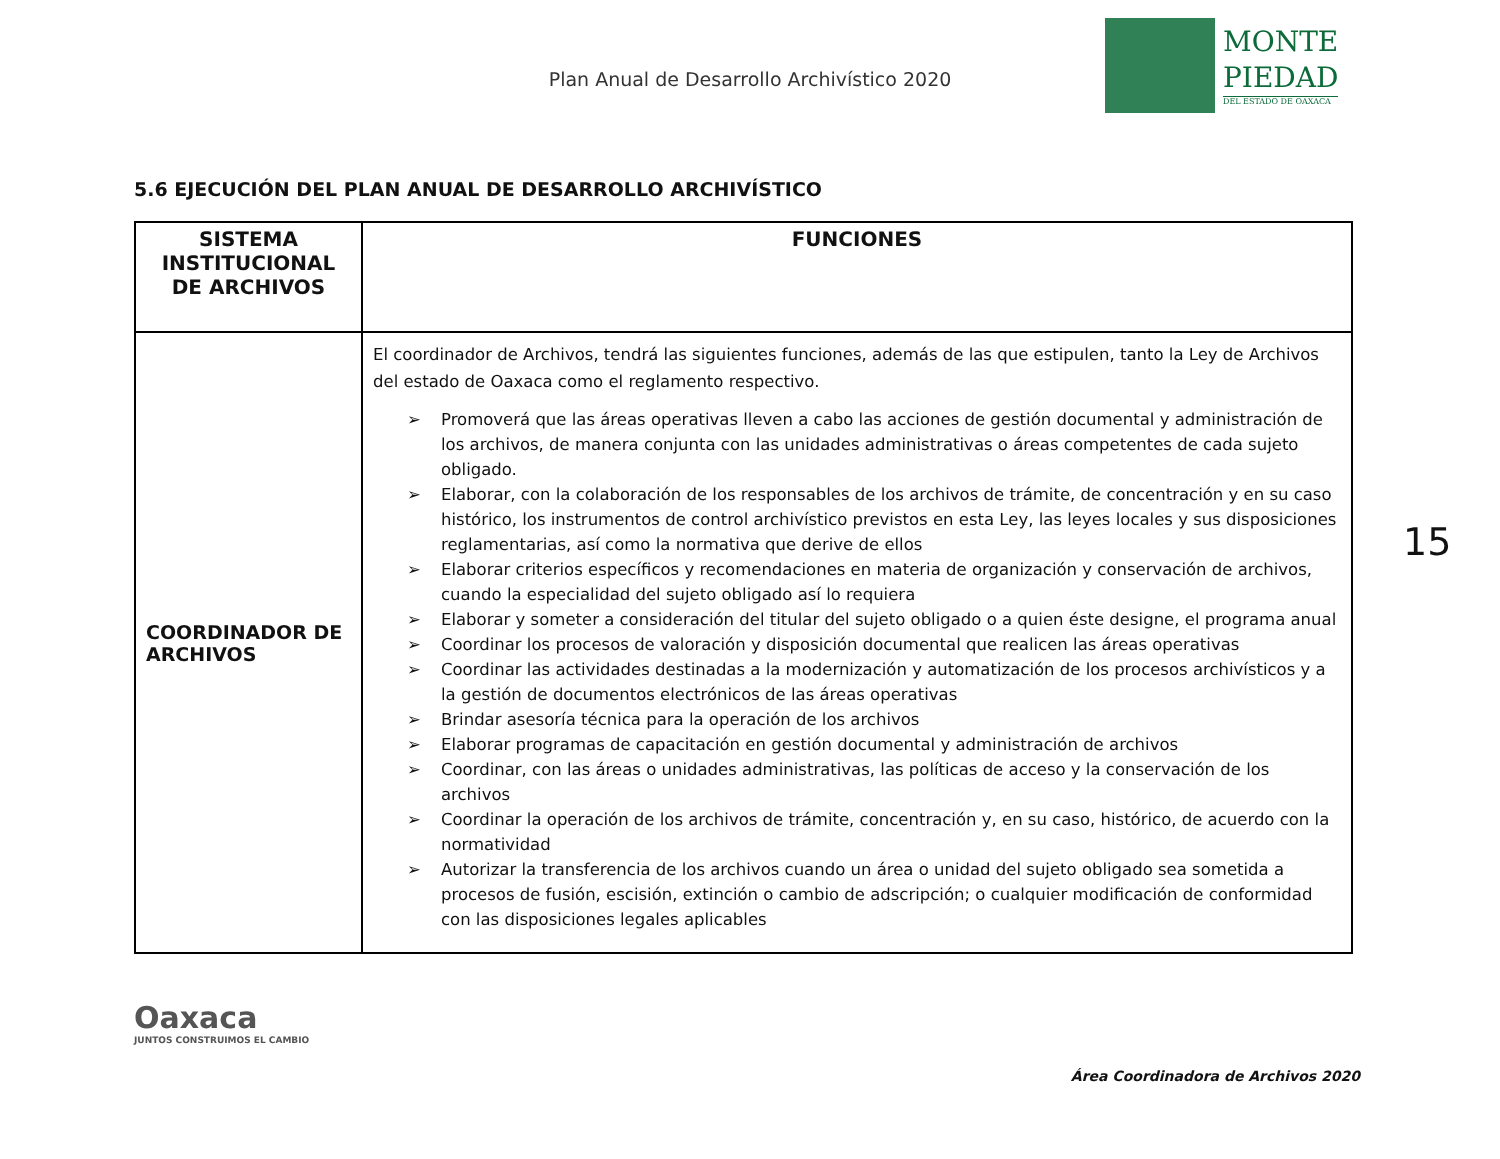Plan Anual de Desarrollo Archivístico 2020
MONTE
PIEDAD
DEL ESTADO DE OAXACA
5.6 EJECUCIÓN DEL PLAN ANUAL DE DESARROLLO ARCHIVÍSTICO
| SISTEMA INSTITUCIONAL DE ARCHIVOS | FUNCIONES |
| --- | --- |
| COORDINADOR DE ARCHIVOS | El coordinador de Archivos, tendrá las siguientes funciones, además de las que estipulen, tanto la Ley de Archivos del estado de Oaxaca como el reglamento respectivo. ➢ Promoverá que las áreas operativas lleven a cabo las acciones de gestión documental y administración de los archivos, de manera conjunta con las unidades administrativas o áreas competentes de cada sujeto obligado. ➢ Elaborar, con la colaboración de los responsables de los archivos de trámite, de concentración y en su caso histórico, los instrumentos de control archivístico previstos en esta Ley, las leyes locales y sus disposiciones reglamentarias, así como la normativa que derive de ellos ➢ Elaborar criterios específicos y recomendaciones en materia de organización y conservación de archivos, cuando la especialidad del sujeto obligado así lo requiera ➢ Elaborar y someter a consideración del titular del sujeto obligado o a quien éste designe, el programa anual ➢ Coordinar los procesos de valoración y disposición documental que realicen las áreas operativas ➢ Coordinar las actividades destinadas a la modernización y automatización de los procesos archivísticos y a la gestión de documentos electrónicos de las áreas operativas ➢ Brindar asesoría técnica para la operación de los archivos ➢ Elaborar programas de capacitación en gestión documental y administración de archivos ➢ Coordinar, con las áreas o unidades administrativas, las políticas de acceso y la conservación de los archivos ➢ Coordinar la operación de los archivos de trámite, concentración y, en su caso, histórico, de acuerdo con la normatividad ➢ Autorizar la transferencia de los archivos cuando un área o unidad del sujeto obligado sea sometida a procesos de fusión, escisión, extinción o cambio de adscripción; o cualquier modificación de conformidad con las disposiciones legales aplicables |
15
Oaxaca
JUNTOS CONSTRUIMOS EL CAMBIO
Área Coordinadora de Archivos 2020